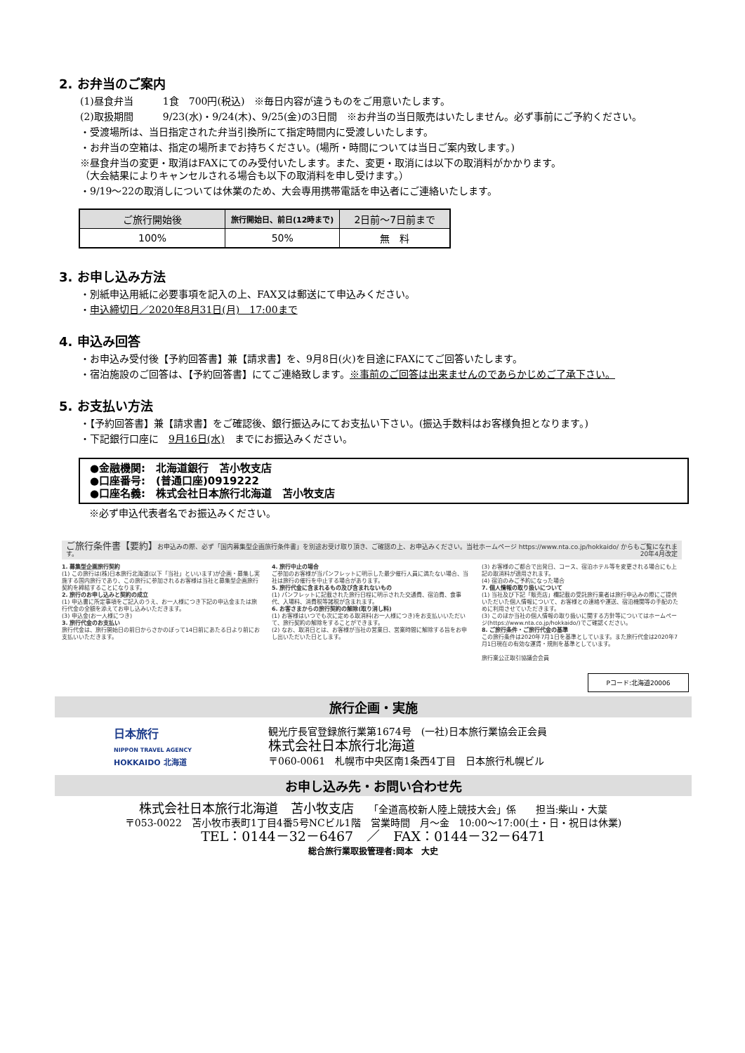2. お弁当のご案内
(1)昼食弁当　　　1食　700円(税込)　※毎日内容が違うものをご用意いたします。
(2)取扱期間　　　9/23(水)・9/24(木)、9/25(金)の3日間　※お弁当の当日販売はいたしません。必ず事前にご予約ください。
・受渡場所は、当日指定された弁当引換所にて指定時間内に受渡しいたします。
・お弁当の空箱は、指定の場所までお持ちください。(場所・時間については当日ご案内致します。)
※昼食弁当の変更・取消はFAXにてのみ受付いたします。また、変更・取消には以下の取消料がかかります。
（大会結果によりキャンセルされる場合も以下の取消料を申し受けます。）
・9/19～22の取消しについては休業のため、大会専用携帯電話を申込者にご連絡いたします。
| ご旅行開始後 | 旅行開始日、前日(12時まで) | 2日前～7日前まで |
| --- | --- | --- |
| 100% | 50% | 無 料 |
3. お申し込み方法
・別紙申込用紙に必要事項を記入の上、FAX又は郵送にて申込みください。
・申込締切日／2020年8月31日(月)　17:00まで
4. 申込み回答
・お申込み受付後【予約回答書】兼【請求書】を、9月8日(火)を目途にFAXにてご回答いたします。
・宿泊施設のご回答は、【予約回答書】にてご連絡致します。※事前のご回答は出来ませんのであらかじめご了承下さい。
5. お支払い方法
・【予約回答書】兼【請求書】をご確認後、銀行振込みにてお支払い下さい。(振込手数料はお客様負担となります。)
・下記銀行口座に　9月16日(水)　までにお振込みください。
●金融機関:　北海道銀行　苫小牧支店
●口座番号:　(普通口座)0919222
●口座名義:　株式会社日本旅行北海道　苫小牧支店
※必ず申込代表者名でお振込みください。
ご旅行条件書【要約】お申込みの際、必ず「国内募集型企画旅行条件書」を別途お受け取り頂き、ご確認の上、お申込みください。当社ホームページ https://www.nta.co.jp/hokkaido/ からもご覧になれます。　20年4月改定
1. 募集型企画旅行契約
(1) この旅行は(株)日本旅行北海道(以下「当社」といいます)が企画・募集し実施する国内旅行であり、この旅行に参加されるお客様は当社と募集型企画旅行契約を締結することになります。
2. 旅行のお申し込みと契約の成立
(1) 申込書に所定事項をご記入のうえ、お一人様につき下記の申込金または旅行代金の全額を添えてお申し込みいただきます。
(3) 申込金(お一人様につき)
3. 旅行代金のお支払い
旅行代金は、旅行開始日の前日からさかのぼって14日前にあたる日より前にお支払いいただきます。
4. 旅行中止の場合
ご参加のお客様が当パンフレットに明示した最少催行人員に満たない場合、当社は旅行の催行を中止する場合があります。
5. 旅行代金に含まれるもの及び含まれないもの
(1) パンフレットに記載された旅行日程に明示された交通費、宿泊費、食事代、入場料、消費税等諸税が含まれます。
6. お客さまからの旅行契約の解除(取り消し料)
(1) お客様はいつでも次に定める取消料(お一人様につき)をお支払いいただいて、旅行契約の解除をすることができます。
(2) なお、取消日とは、お客様が当社の営業日、営業時間に解除する旨をお申し出いただいた日とします。
(3) お客様のご都合で出発日、コース、宿泊ホテル等を変更される場合にも上記の取消料が適用されます。
(4) 宿泊のみご予約になった場合
7. 個人情報の取り扱いについて
(1) 当社及び下記「販売店」欄記載の受託旅行業者は旅行申込みの際にご提供いただいた個人情報について、お客様との連絡や運送、宿泊機関等の手配のために利用させていただきます。
(3) このほか当社の個人情報の取り扱いに関する方針等についてはホームページ(https://www.nta.co.jp/hokkaido/)でご確認ください。
8. ご旅行条件・ご旅行代金の基準
この旅行条件は2020年7月1日を基準としています。また旅行代金は2020年7月1日現在の有効な運賃・規則を基準としています。
旅行業公正取引協議会会員
Pコード:北海道20006
旅行企画・実施
日本旅行
NIPPON TRAVEL AGENCY
HOKKAIDO 北海道
観光庁長官登録旅行業第1674号　(一社)日本旅行業協会正会員
株式会社日本旅行北海道
〒060-0061　札幌市中央区南1条西4丁目　日本旅行札幌ビル
お申し込み先・お問い合わせ先
株式会社日本旅行北海道　苫小牧支店　　「全道高校新人陸上競技大会」係　　担当:柴山・大葉
〒053-0022　苫小牧市表町1丁目4番5号NCビル1階　営業時間　月～金　10:00～17:00(土・日・祝日は休業)
TEL：0144－32－6467　／　FAX：0144－32－6471
総合旅行業取扱管理者:岡本　大史